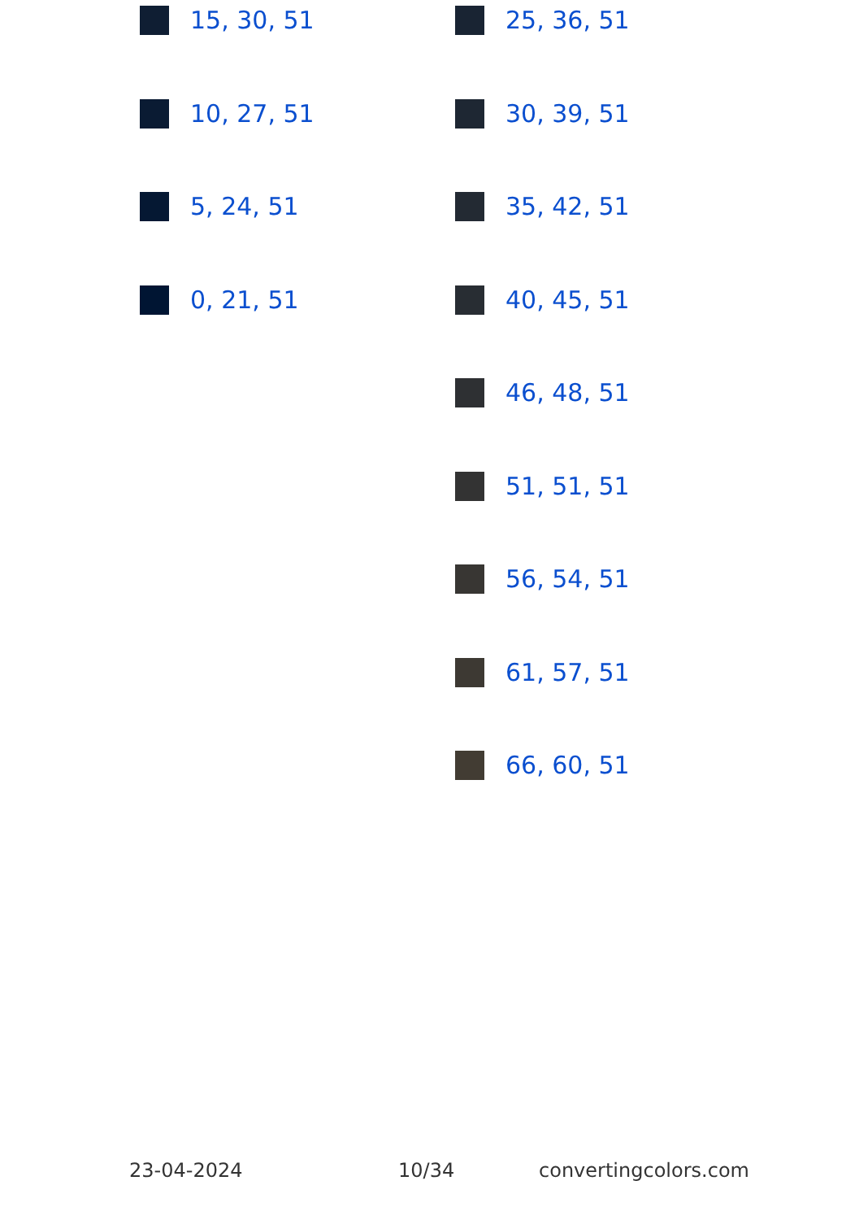15, 30, 51
10, 27, 51
5, 24, 51
0, 21, 51
25, 36, 51
30, 39, 51
35, 42, 51
40, 45, 51
46, 48, 51
51, 51, 51
56, 54, 51
61, 57, 51
66, 60, 51
23-04-2024 10/34 convertingcolors.com